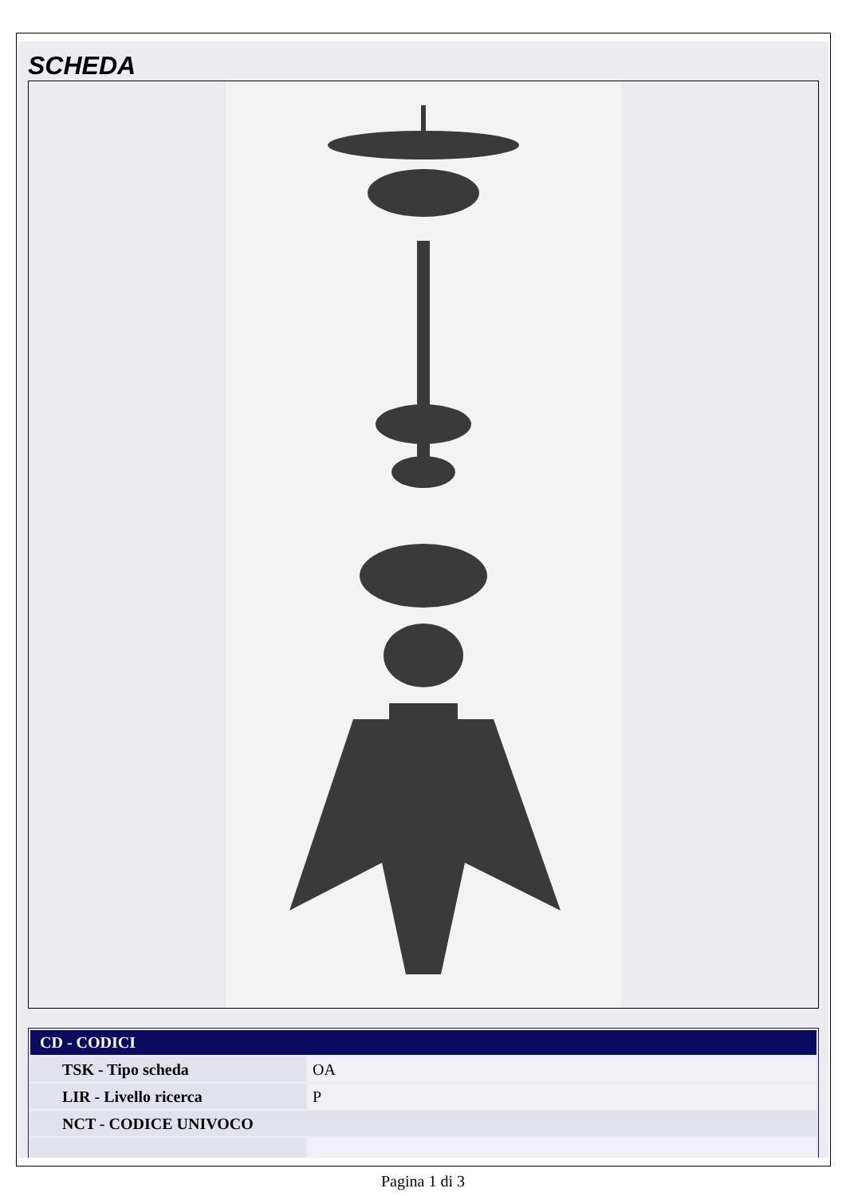SCHEDA
| CD - CODICI | |
| --- | --- |
| TSK - Tipo scheda | OA |
| LIR - Livello ricerca | P |
| NCT - CODICE UNIVOCO | |
Pagina 1 di 3